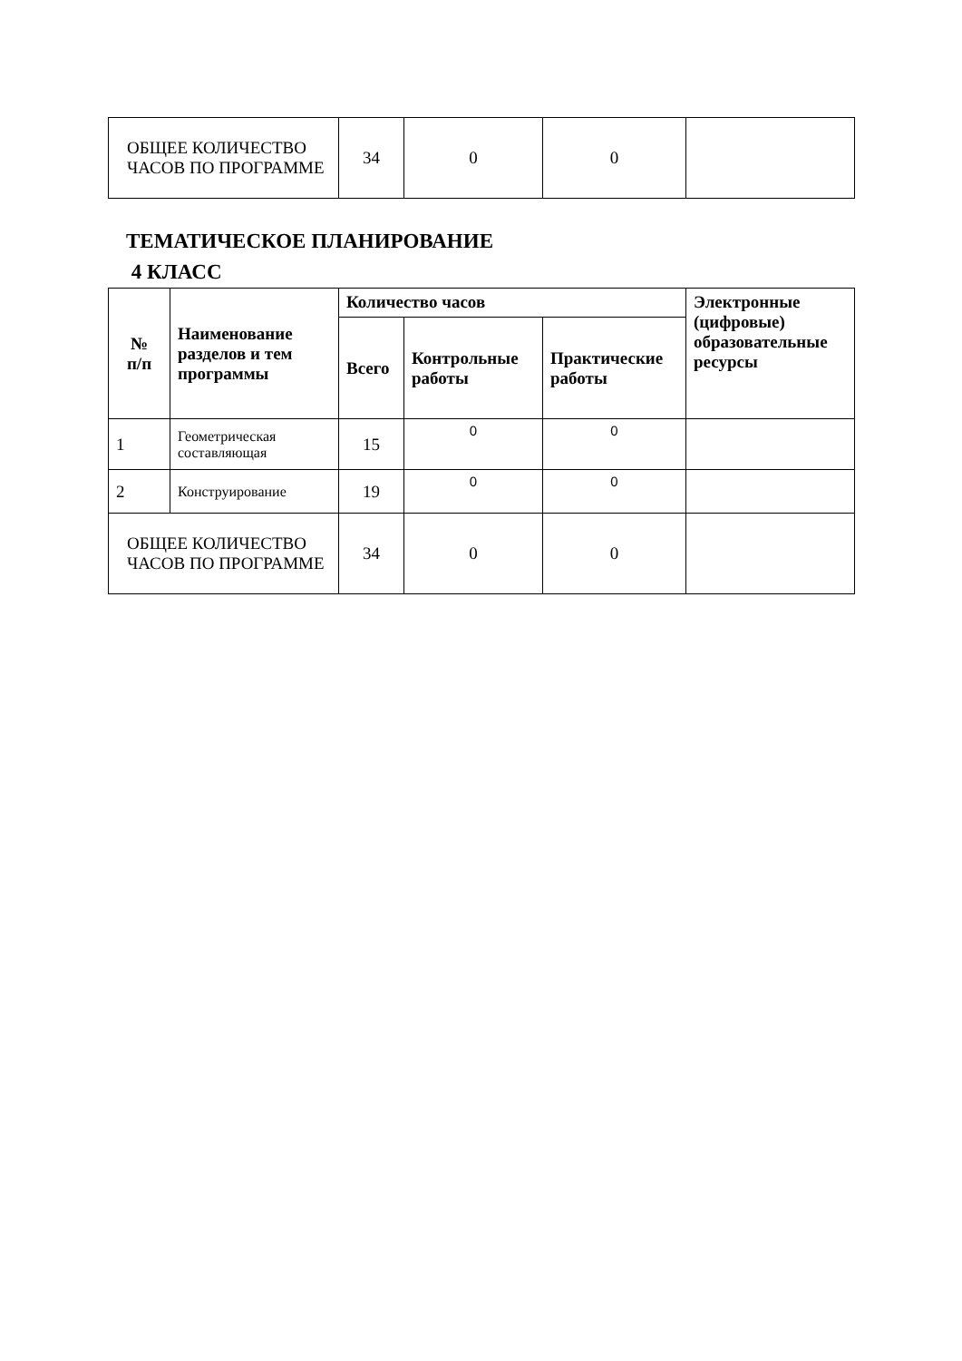| ОБЩЕЕ КОЛИЧЕСТВО ЧАСОВ ПО ПРОГРАММЕ | 34 | 0 | 0 | |
ТЕМАТИЧЕСКОЕ ПЛАНИРОВАНИЕ
4 КЛАСС
| № п/п | Наименование разделов и тем программы | Количество часов | | | Электронные (цифровые) образовательные ресурсы |
| --- | --- | --- | --- | --- | --- |
| | | Всего | Контрольные работы | Практические работы | |
| 1 | Геометрическая составляющая | 15 | 0 | 0 | |
| 2 | Конструирование | 19 | 0 | 0 | |
| ОБЩЕЕ КОЛИЧЕСТВО ЧАСОВ ПО ПРОГРАММЕ | | 34 | 0 | 0 | |